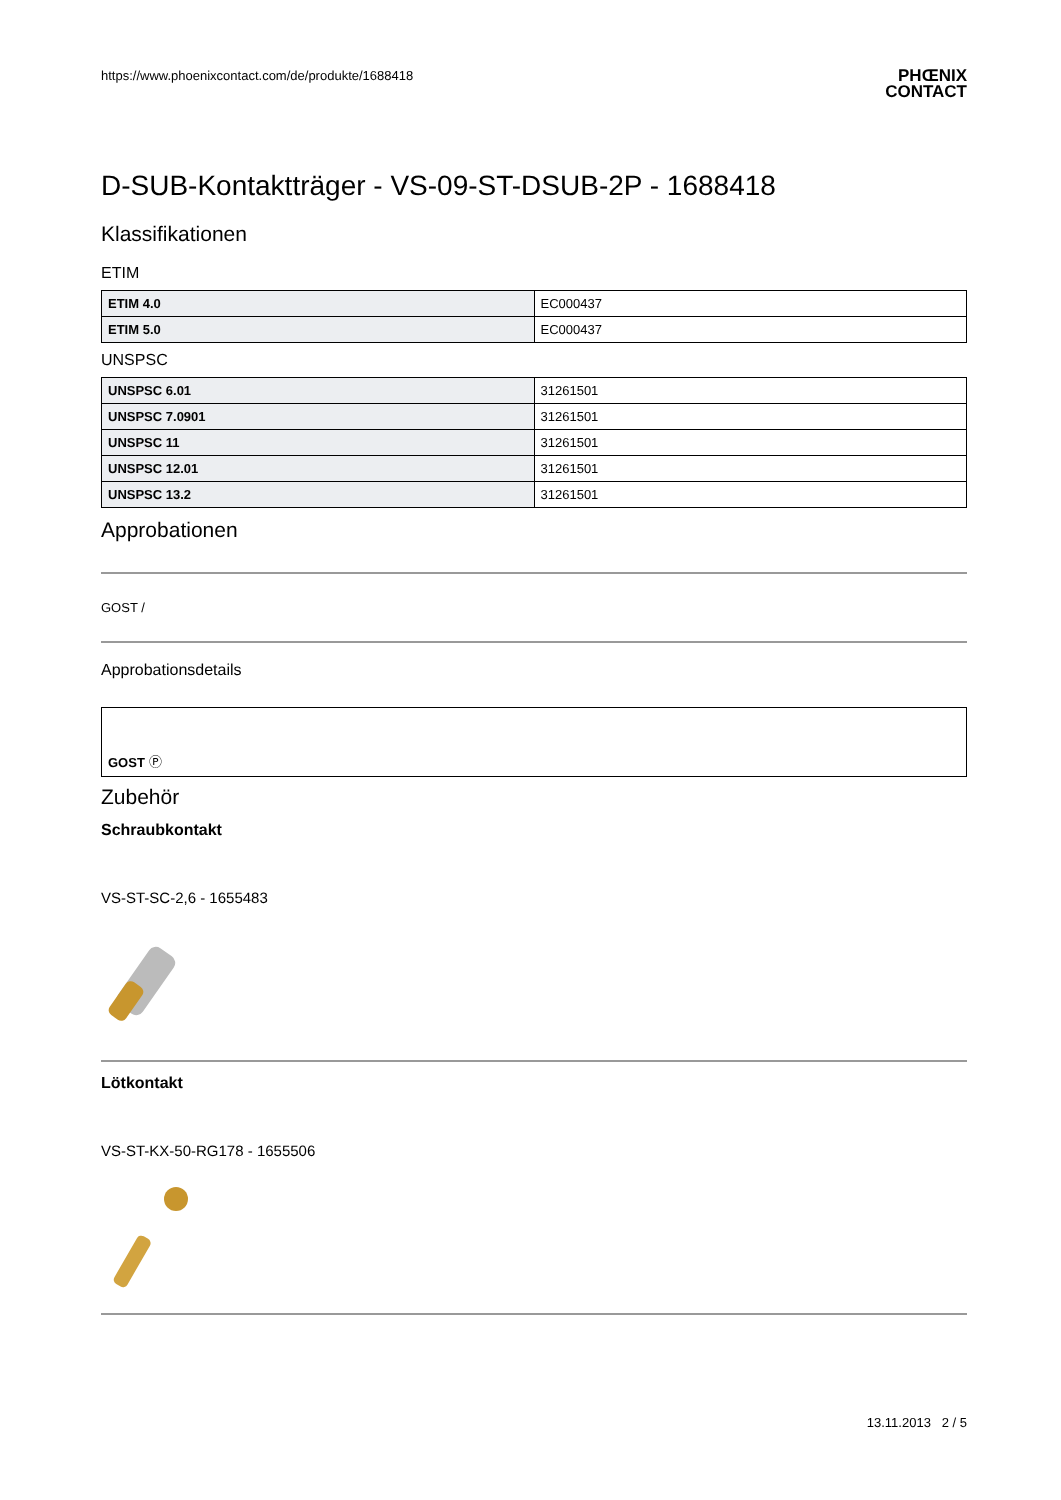https://www.phoenixcontact.com/de/produkte/1688418 PHŒNIX
CONTACT
D-SUB-Kontaktträger - VS-09-ST-DSUB-2P - 1688418
Klassifikationen
ETIM
| ETIM 4.0 | EC000437 |
| ETIM 5.0 | EC000437 |
UNSPSC
| UNSPSC 6.01 | 31261501 |
| UNSPSC 7.0901 | 31261501 |
| UNSPSC 11 | 31261501 |
| UNSPSC 12.01 | 31261501 |
| UNSPSC 13.2 | 31261501 |
Approbationen
GOST /
Approbationsdetails
GOST Ⓟ
Zubehör
Schraubkontakt
VS-ST-SC-2,6 - 1655483
Lötkontakt
VS-ST-KX-50-RG178 - 1655506
13.11.2013 2 / 5